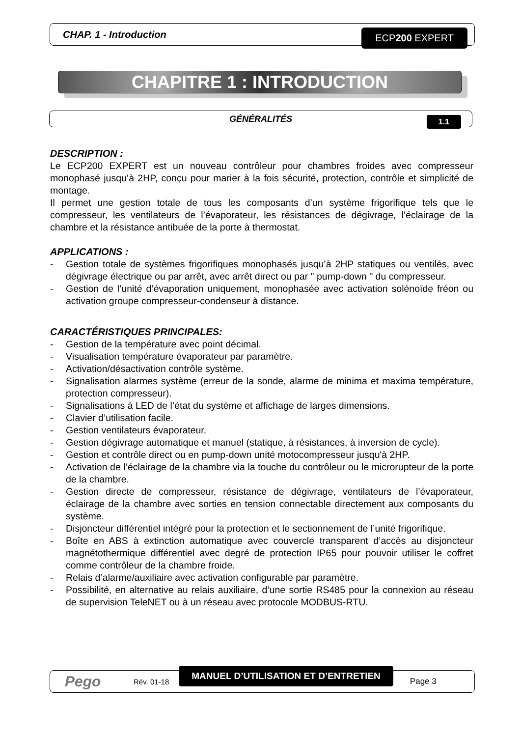CHAP. 1 - Introduction ECP200 EXPERT
CHAPITRE 1 : INTRODUCTION
GÉNÉRALITÉS 1.1
DESCRIPTION :
Le ECP200 EXPERT est un nouveau contrôleur pour chambres froides avec compresseur monophasé jusqu’à 2HP, conçu pour marier à la fois sécurité, protection, contrôle et simplicité de montage.
Il permet une gestion totale de tous les composants d’un système frigorifique tels que le compresseur, les ventilateurs de l’évaporateur, les résistances de dégivrage, l’éclairage de la chambre et la résistance antibuée de la porte à thermostat.
APPLICATIONS :
- Gestion totale de systèmes frigorifiques monophasés jusqu’à 2HP statiques ou ventilés, avec dégivrage électrique ou par arrêt, avec arrêt direct ou par " pump-down " du compresseur.
- Gestion de l’unité d’évaporation uniquement, monophasée avec activation solénoïde fréon ou activation groupe compresseur-condenseur à distance.
CARACTÉRISTIQUES PRINCIPALES:
- Gestion de la température avec point décimal.
- Visualisation température évaporateur par paramètre.
- Activation/désactivation contrôle système.
- Signalisation alarmes système (erreur de la sonde, alarme de minima et maxima température, protection compresseur).
- Signalisations à LED de l’état du système et affichage de larges dimensions.
- Clavier d’utilisation facile.
- Gestion ventilateurs évaporateur.
- Gestion dégivrage automatique et manuel (statique, à résistances, à inversion de cycle).
- Gestion et contrôle direct ou en pump-down unité motocompresseur jusqu'à 2HP.
- Activation de l’éclairage de la chambre via la touche du contrôleur ou le microrupteur de la porte de la chambre.
- Gestion directe de compresseur, résistance de dégivrage, ventilateurs de l’évaporateur, éclairage de la chambre avec sorties en tension connectable directement aux composants du système.
- Disjoncteur différentiel intégré pour la protection et le sectionnement de l’unité frigorifique.
- Boîte en ABS à extinction automatique avec couvercle transparent d’accès au disjoncteur magnétothermique différentiel avec degré de protection IP65 pour pouvoir utiliser le coffret comme contrôleur de la chambre froide.
- Relais d’alarme/auxiliaire avec activation configurable par paramètre.
- Possibilité, en alternative au relais auxiliaire, d’une sortie RS485 pour la connexion au réseau de supervision TeleNET ou à un réseau avec protocole MODBUS-RTU.
Pego Rév. 01-18 MANUEL D’UTILISATION ET D’ENTRETIEN Page 3